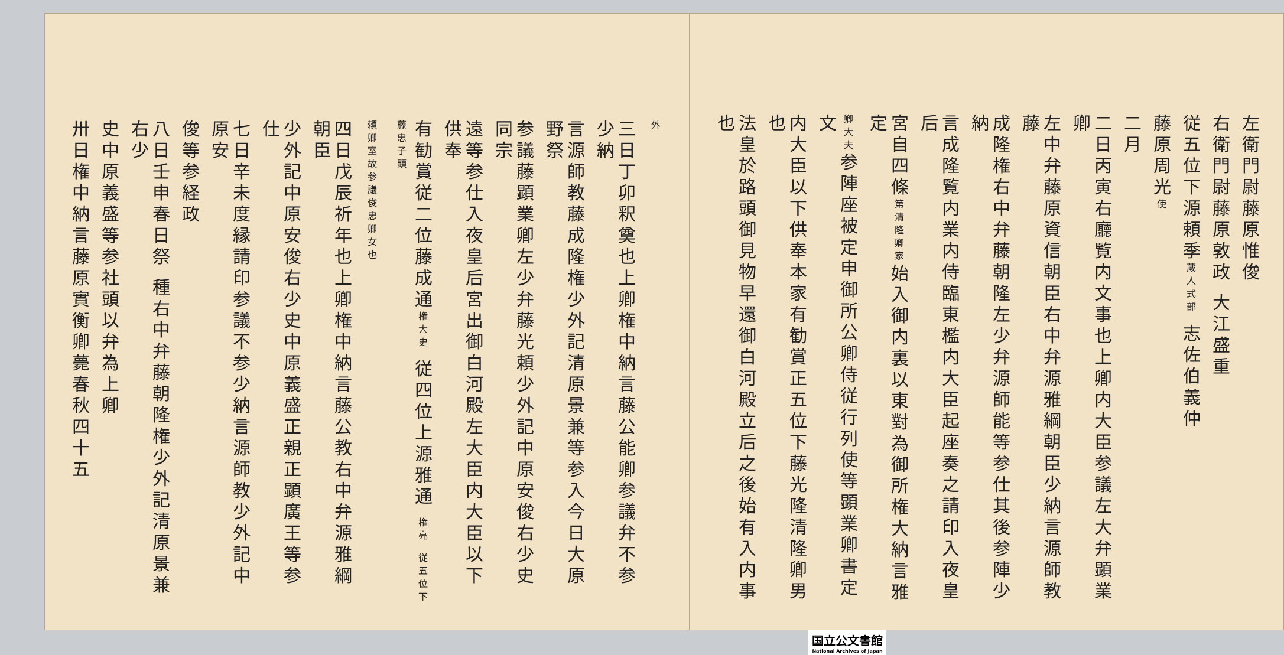外
三日丁卯釈奠也上卿権中納言藤公能卿参議弁不参少納
言源師教藤成隆権少外記清原景兼等参入今日大原野祭
参議藤顕業卿左少弁藤光頼少外記中原安俊右少史同宗
遠等参仕入夜皇后宮出御白河殿左大臣内大臣以下供奉
有勧賞従二位藤成通権大史 従四位上源雅通 権亮 従五位下藤忠子顕
頼卿室故参議俊忠卿女也
四日戊辰祈年也上卿権中納言藤公教右中弁源雅綱朝臣
少外記中原安俊右少史中原義盛正親正顕廣王等参仕
七日辛未度縁請印参議不参少納言源師教少外記中原安
俊等参経政
八日壬申春日祭 種右中弁藤朝隆権少外記清原景兼右少
史中原義盛等参社頭以弁為上卿
卅日権中納言藤原實衡卿薨春秋四十五
左衛門尉藤原惟俊
右衛門尉藤原敦政 大江盛重
従五位下源頼季蔵人式部 志佐伯義仲
藤原周光使
二月
二日丙寅右廳覧内文事也上卿内大臣参議左大弁顕業卿
左中弁藤原資信朝臣右中弁源雅綱朝臣少納言源師教藤
成隆権右中弁藤朝隆左少弁源師能等参仕其後参陣少納
言成隆覧内業内侍臨東檻内大臣起座奏之請印入夜皇后
宮自四條第清隆卿家始入御内裏以東對為御所権大納言雅定
卿大夫参陣座被定申御所公卿侍従行列使等顕業卿書定文
内大臣以下供奉本家有勧賞正五位下藤光隆清隆卿男也
法皇於路頭御見物早還御白河殿立后之後始有入内事也
国立公文書館
National Archives of Japan